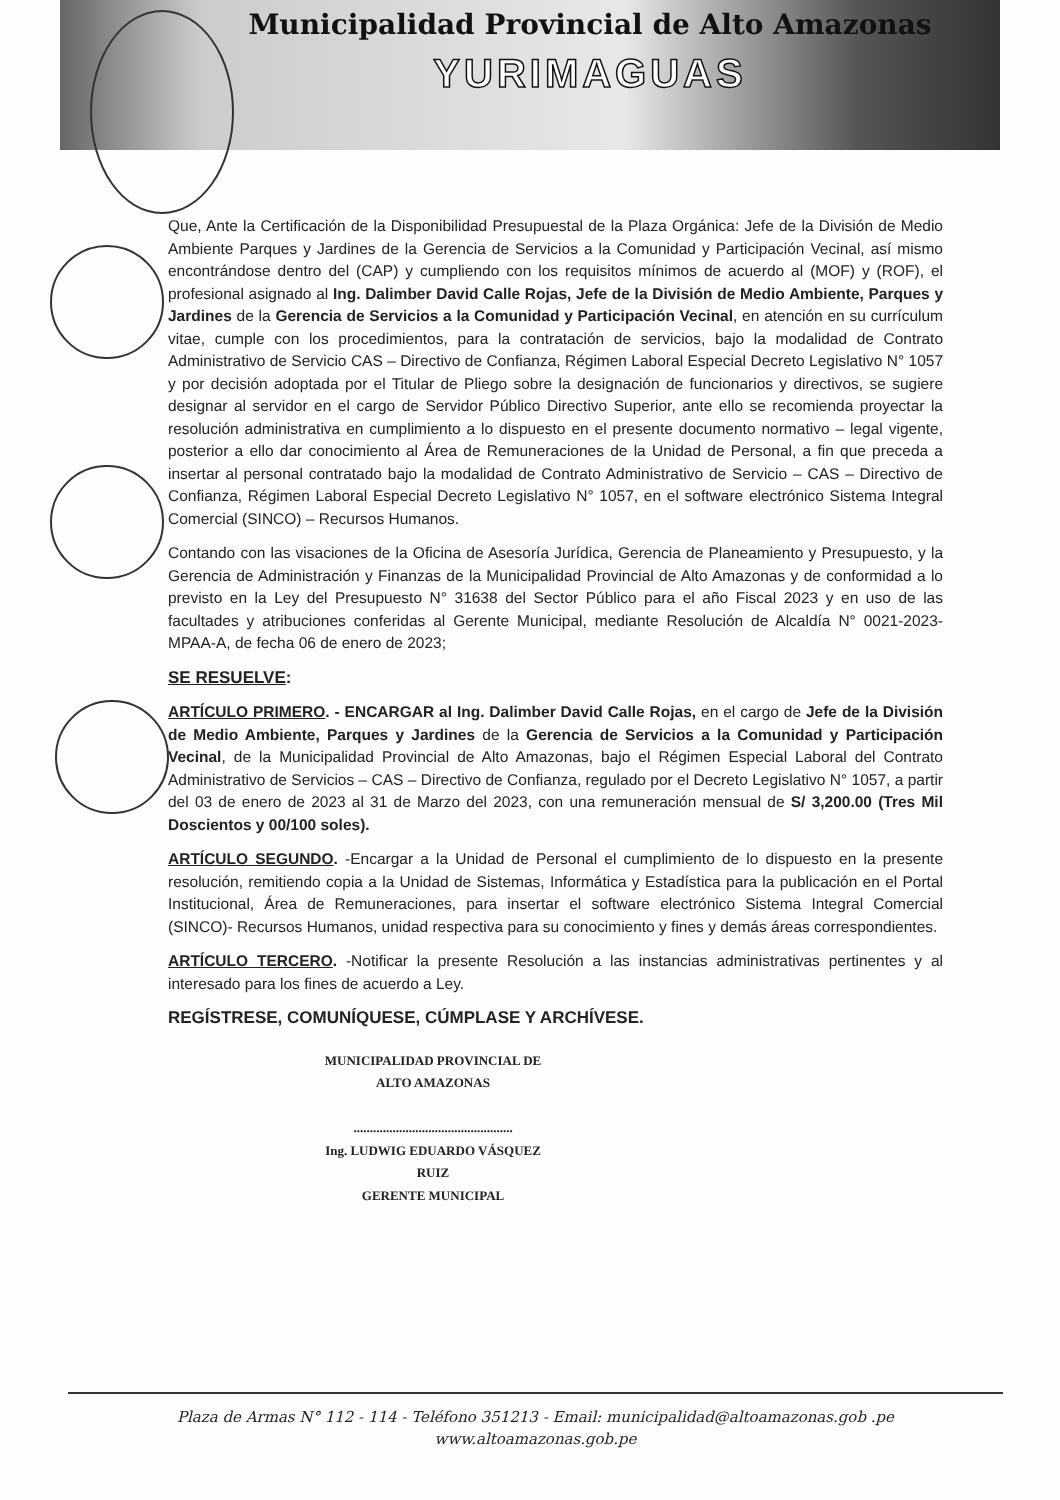Municipalidad Provincial de Alto Amazonas
YURIMAGUAS
Que, Ante la Certificación de la Disponibilidad Presupuestal de la Plaza Orgánica: Jefe de la División de Medio Ambiente Parques y Jardines de la Gerencia de Servicios a la Comunidad y Participación Vecinal, así mismo encontrándose dentro del (CAP) y cumpliendo con los requisitos mínimos de acuerdo al (MOF) y (ROF), el profesional asignado al Ing. Dalimber David Calle Rojas, Jefe de la División de Medio Ambiente, Parques y Jardines de la Gerencia de Servicios a la Comunidad y Participación Vecinal, en atención en su currículum vitae, cumple con los procedimientos, para la contratación de servicios, bajo la modalidad de Contrato Administrativo de Servicio CAS – Directivo de Confianza, Régimen Laboral Especial Decreto Legislativo N° 1057 y por decisión adoptada por el Titular de Pliego sobre la designación de funcionarios y directivos, se sugiere designar al servidor en el cargo de Servidor Público Directivo Superior, ante ello se recomienda proyectar la resolución administrativa en cumplimiento a lo dispuesto en el presente documento normativo – legal vigente, posterior a ello dar conocimiento al Área de Remuneraciones de la Unidad de Personal, a fin que preceda a insertar al personal contratado bajo la modalidad de Contrato Administrativo de Servicio – CAS – Directivo de Confianza, Régimen Laboral Especial Decreto Legislativo N° 1057, en el software electrónico Sistema Integral Comercial (SINCO) – Recursos Humanos.
Contando con las visaciones de la Oficina de Asesoría Jurídica, Gerencia de Planeamiento y Presupuesto, y la Gerencia de Administración y Finanzas de la Municipalidad Provincial de Alto Amazonas y de conformidad a lo previsto en la Ley del Presupuesto N° 31638 del Sector Público para el año Fiscal 2023 y en uso de las facultades y atribuciones conferidas al Gerente Municipal, mediante Resolución de Alcaldía N° 0021-2023-MPAA-A, de fecha 06 de enero de 2023;
SE RESUELVE:
ARTÍCULO PRIMERO. - ENCARGAR al Ing. Dalimber David Calle Rojas, en el cargo de Jefe de la División de Medio Ambiente, Parques y Jardines de la Gerencia de Servicios a la Comunidad y Participación Vecinal, de la Municipalidad Provincial de Alto Amazonas, bajo el Régimen Especial Laboral del Contrato Administrativo de Servicios – CAS – Directivo de Confianza, regulado por el Decreto Legislativo N° 1057, a partir del 03 de enero de 2023 al 31 de Marzo del 2023, con una remuneración mensual de S/ 3,200.00 (Tres Mil Doscientos y 00/100 soles).
ARTÍCULO SEGUNDO. -Encargar a la Unidad de Personal el cumplimiento de lo dispuesto en la presente resolución, remitiendo copia a la Unidad de Sistemas, Informática y Estadística para la publicación en el Portal Institucional, Área de Remuneraciones, para insertar el software electrónico Sistema Integral Comercial (SINCO)- Recursos Humanos, unidad respectiva para su conocimiento y fines y demás áreas correspondientes.
ARTÍCULO TERCERO. -Notificar la presente Resolución a las instancias administrativas pertinentes y al interesado para los fines de acuerdo a Ley.
REGÍSTRESE, COMUNÍQUESE, CÚMPLASE Y ARCHÍVESE.
MUNICIPALIDAD PROVINCIAL DE ALTO AMAZONAS
.................................................
Ing. LUDWIG EDUARDO VÁSQUEZ RUIZ
GERENTE MUNICIPAL
Plaza de Armas N° 112 - 114 - Teléfono 351213 - Email: municipalidad@altoamazonas.gob .pe
www.altoamazonas.gob.pe